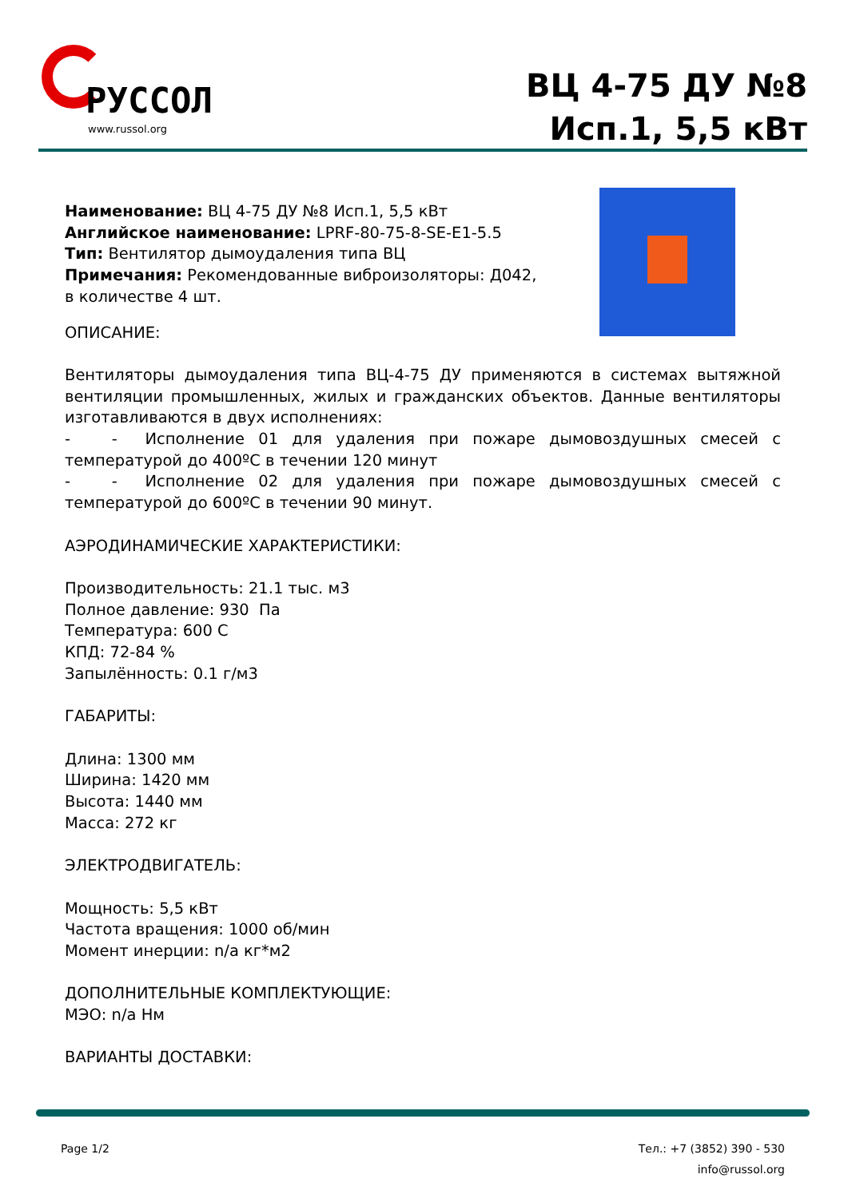РУССОЛ
www.russol.org
ВЦ 4-75 ДУ №8
Исп.1, 5,5 кВт
Наименование: ВЦ 4-75 ДУ №8 Исп.1, 5,5 кВт
Английское наименование: LPRF-80-75-8-SE-E1-5.5
Тип: Вентилятор дымоудаления типа ВЦ
Примечания: Рекомендованные виброизоляторы: Д042, в количестве 4 шт.
ОПИСАНИЕ:
Вентиляторы дымоудаления типа ВЦ-4-75 ДУ применяются в системах вытяжной вентиляции промышленных, жилых и гражданских объектов. Данные вентиляторы изготавливаются в двух исполнениях:
- - Исполнение 01 для удаления при пожаре дымовоздушных смесей с температурой до 400ºС в течении 120 минут
- - Исполнение 02 для удаления при пожаре дымовоздушных смесей с температурой до 600ºС в течении 90 минут.
АЭРОДИНАМИЧЕСКИЕ ХАРАКТЕРИСТИКИ:
Производительность: 21.1 тыс. м3
Полное давление: 930 Па
Температура: 600 С
КПД: 72-84 %
Запылённость: 0.1 г/м3
ГАБАРИТЫ:
Длина: 1300 мм
Ширина: 1420 мм
Высота: 1440 мм
Масса: 272 кг
ЭЛЕКТРОДВИГАТЕЛЬ:
Мощность: 5,5 кВт
Частота вращения: 1000 об/мин
Момент инерции: n/a кг*м2
ДОПОЛНИТЕЛЬНЫЕ КОМПЛЕКТУЮЩИЕ:
МЭО: n/a Нм
ВАРИАНТЫ ДОСТАВКИ:
Page 1/2 Тел.: +7 (3852) 390 - 530
info@russol.org